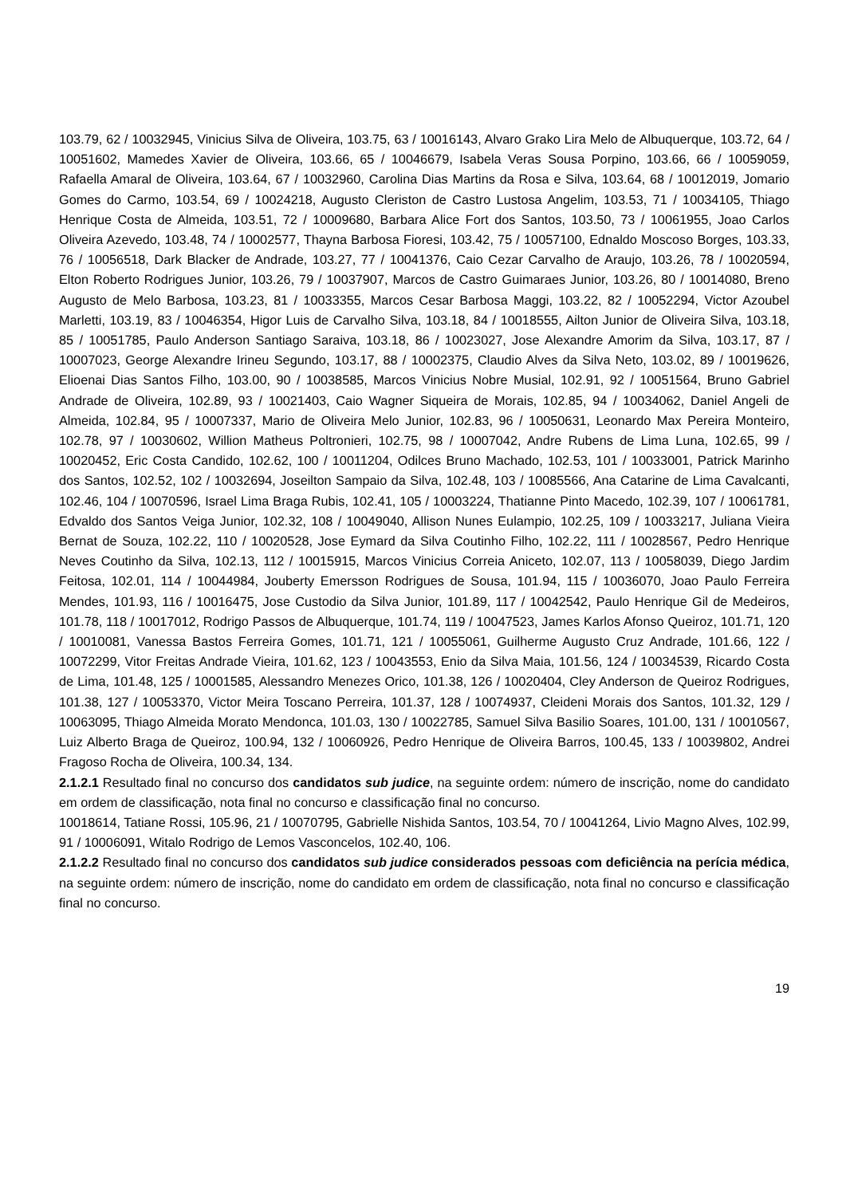103.79, 62 / 10032945, Vinicius Silva de Oliveira, 103.75, 63 / 10016143, Alvaro Grako Lira Melo de Albuquerque, 103.72, 64 / 10051602, Mamedes Xavier de Oliveira, 103.66, 65 / 10046679, Isabela Veras Sousa Porpino, 103.66, 66 / 10059059, Rafaella Amaral de Oliveira, 103.64, 67 / 10032960, Carolina Dias Martins da Rosa e Silva, 103.64, 68 / 10012019, Jomario Gomes do Carmo, 103.54, 69 / 10024218, Augusto Cleriston de Castro Lustosa Angelim, 103.53, 71 / 10034105, Thiago Henrique Costa de Almeida, 103.51, 72 / 10009680, Barbara Alice Fort dos Santos, 103.50, 73 / 10061955, Joao Carlos Oliveira Azevedo, 103.48, 74 / 10002577, Thayna Barbosa Fioresi, 103.42, 75 / 10057100, Ednaldo Moscoso Borges, 103.33, 76 / 10056518, Dark Blacker de Andrade, 103.27, 77 / 10041376, Caio Cezar Carvalho de Araujo, 103.26, 78 / 10020594, Elton Roberto Rodrigues Junior, 103.26, 79 / 10037907, Marcos de Castro Guimaraes Junior, 103.26, 80 / 10014080, Breno Augusto de Melo Barbosa, 103.23, 81 / 10033355, Marcos Cesar Barbosa Maggi, 103.22, 82 / 10052294, Victor Azoubel Marletti, 103.19, 83 / 10046354, Higor Luis de Carvalho Silva, 103.18, 84 / 10018555, Ailton Junior de Oliveira Silva, 103.18, 85 / 10051785, Paulo Anderson Santiago Saraiva, 103.18, 86 / 10023027, Jose Alexandre Amorim da Silva, 103.17, 87 / 10007023, George Alexandre Irineu Segundo, 103.17, 88 / 10002375, Claudio Alves da Silva Neto, 103.02, 89 / 10019626, Elioenai Dias Santos Filho, 103.00, 90 / 10038585, Marcos Vinicius Nobre Musial, 102.91, 92 / 10051564, Bruno Gabriel Andrade de Oliveira, 102.89, 93 / 10021403, Caio Wagner Siqueira de Morais, 102.85, 94 / 10034062, Daniel Angeli de Almeida, 102.84, 95 / 10007337, Mario de Oliveira Melo Junior, 102.83, 96 / 10050631, Leonardo Max Pereira Monteiro, 102.78, 97 / 10030602, Willion Matheus Poltronieri, 102.75, 98 / 10007042, Andre Rubens de Lima Luna, 102.65, 99 / 10020452, Eric Costa Candido, 102.62, 100 / 10011204, Odilces Bruno Machado, 102.53, 101 / 10033001, Patrick Marinho dos Santos, 102.52, 102 / 10032694, Joseilton Sampaio da Silva, 102.48, 103 / 10085566, Ana Catarine de Lima Cavalcanti, 102.46, 104 / 10070596, Israel Lima Braga Rubis, 102.41, 105 / 10003224, Thatianne Pinto Macedo, 102.39, 107 / 10061781, Edvaldo dos Santos Veiga Junior, 102.32, 108 / 10049040, Allison Nunes Eulampio, 102.25, 109 / 10033217, Juliana Vieira Bernat de Souza, 102.22, 110 / 10020528, Jose Eymard da Silva Coutinho Filho, 102.22, 111 / 10028567, Pedro Henrique Neves Coutinho da Silva, 102.13, 112 / 10015915, Marcos Vinicius Correia Aniceto, 102.07, 113 / 10058039, Diego Jardim Feitosa, 102.01, 114 / 10044984, Jouberty Emersson Rodrigues de Sousa, 101.94, 115 / 10036070, Joao Paulo Ferreira Mendes, 101.93, 116 / 10016475, Jose Custodio da Silva Junior, 101.89, 117 / 10042542, Paulo Henrique Gil de Medeiros, 101.78, 118 / 10017012, Rodrigo Passos de Albuquerque, 101.74, 119 / 10047523, James Karlos Afonso Queiroz, 101.71, 120 / 10010081, Vanessa Bastos Ferreira Gomes, 101.71, 121 / 10055061, Guilherme Augusto Cruz Andrade, 101.66, 122 / 10072299, Vitor Freitas Andrade Vieira, 101.62, 123 / 10043553, Enio da Silva Maia, 101.56, 124 / 10034539, Ricardo Costa de Lima, 101.48, 125 / 10001585, Alessandro Menezes Orico, 101.38, 126 / 10020404, Cley Anderson de Queiroz Rodrigues, 101.38, 127 / 10053370, Victor Meira Toscano Perreira, 101.37, 128 / 10074937, Cleideni Morais dos Santos, 101.32, 129 / 10063095, Thiago Almeida Morato Mendonca, 101.03, 130 / 10022785, Samuel Silva Basilio Soares, 101.00, 131 / 10010567, Luiz Alberto Braga de Queiroz, 100.94, 132 / 10060926, Pedro Henrique de Oliveira Barros, 100.45, 133 / 10039802, Andrei Fragoso Rocha de Oliveira, 100.34, 134.
2.1.2.1 Resultado final no concurso dos candidatos sub judice, na seguinte ordem: número de inscrição, nome do candidato em ordem de classificação, nota final no concurso e classificação final no concurso.
10018614, Tatiane Rossi, 105.96, 21 / 10070795, Gabrielle Nishida Santos, 103.54, 70 / 10041264, Livio Magno Alves, 102.99, 91 / 10006091, Witalo Rodrigo de Lemos Vasconcelos, 102.40, 106.
2.1.2.2 Resultado final no concurso dos candidatos sub judice considerados pessoas com deficiência na perícia médica, na seguinte ordem: número de inscrição, nome do candidato em ordem de classificação, nota final no concurso e classificação final no concurso.
19